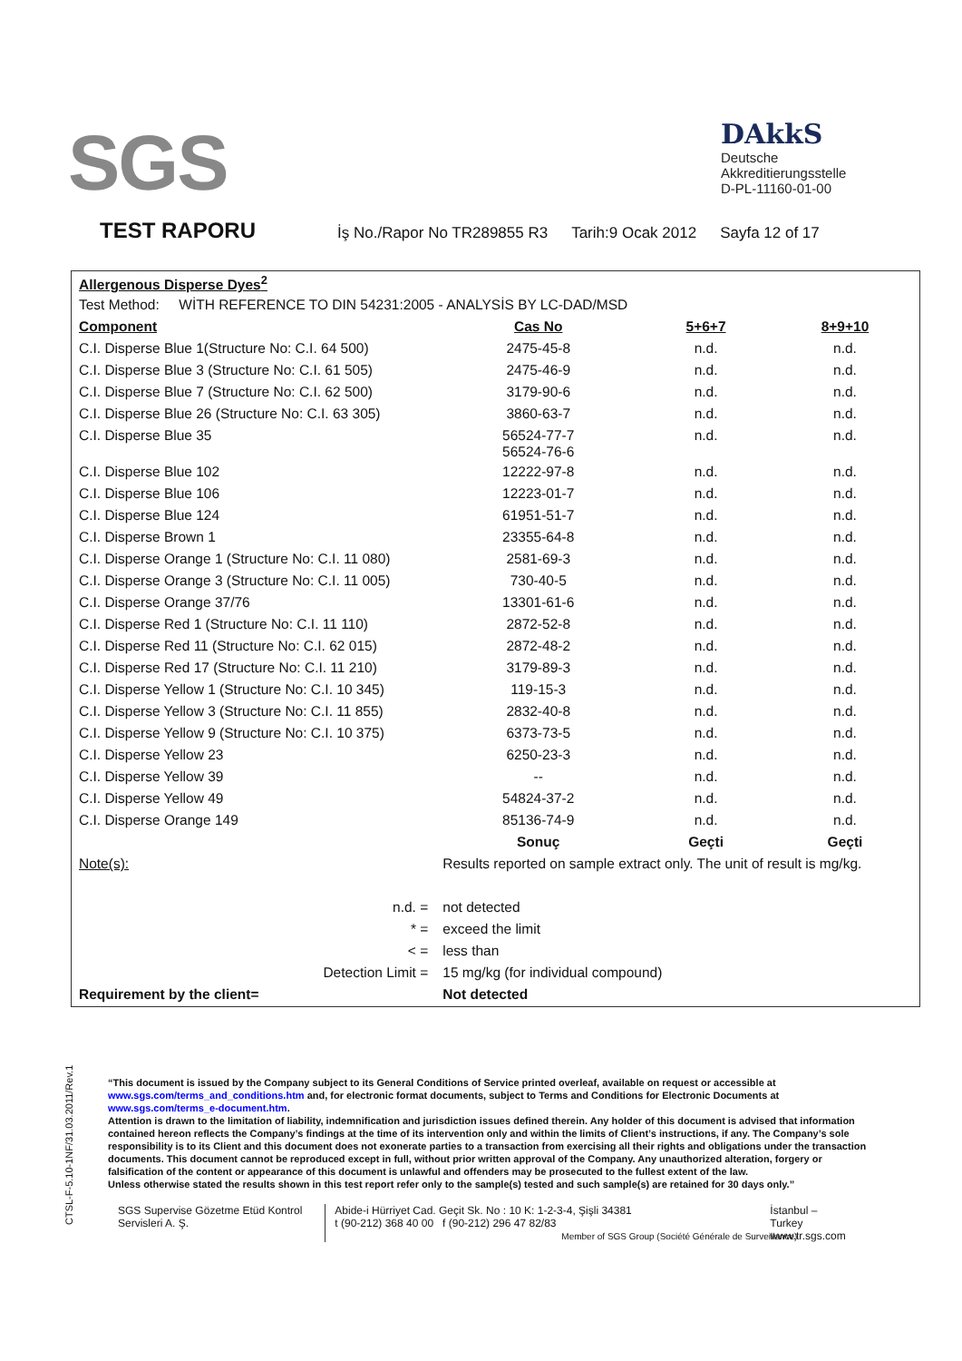SGS
DAkkS
Deutsche
Akkreditierungsstelle
D-PL-11160-01-00
TEST RAPORU
İş No./Rapor No TR289855 R3 Tarih:9 Ocak 2012 Sayfa 12 of 17
| Allergenous Disperse Dyes<sup>2</sup> | | | |
| Test Method: WİTH REFERENCE TO DIN 54231:2005 - ANALYSİS BY LC-DAD/MSD | | | |
| Component | Cas No | 5+6+7 | 8+9+10 |
| C.I. Disperse Blue 1(Structure No: C.I. 64 500) | 2475-45-8 | n.d. | n.d. |
| C.I. Disperse Blue 3 (Structure No: C.I. 61 505) | 2475-46-9 | n.d. | n.d. |
| C.I. Disperse Blue 7 (Structure No: C.I. 62 500) | 3179-90-6 | n.d. | n.d. |
| C.I. Disperse Blue 26 (Structure No: C.I. 63 305) | 3860-63-7 | n.d. | n.d. |
| C.I. Disperse Blue 35 | 56524-77-7 56524-76-6 | n.d. | n.d. |
| C.I. Disperse Blue 102 | 12222-97-8 | n.d. | n.d. |
| C.I. Disperse Blue 106 | 12223-01-7 | n.d. | n.d. |
| C.I. Disperse Blue 124 | 61951-51-7 | n.d. | n.d. |
| C.I. Disperse Brown 1 | 23355-64-8 | n.d. | n.d. |
| C.I. Disperse Orange 1 (Structure No: C.I. 11 080) | 2581-69-3 | n.d. | n.d. |
| C.I. Disperse Orange 3 (Structure No: C.I. 11 005) | 730-40-5 | n.d. | n.d. |
| C.I. Disperse Orange 37/76 | 13301-61-6 | n.d. | n.d. |
| C.I. Disperse Red 1 (Structure No: C.I. 11 110) | 2872-52-8 | n.d. | n.d. |
| C.I. Disperse Red 11 (Structure No: C.I. 62 015) | 2872-48-2 | n.d. | n.d. |
| C.I. Disperse Red 17 (Structure No: C.I. 11 210) | 3179-89-3 | n.d. | n.d. |
| C.I. Disperse Yellow 1 (Structure No: C.I. 10 345) | 119-15-3 | n.d. | n.d. |
| C.I. Disperse Yellow 3 (Structure No: C.I. 11 855) | 2832-40-8 | n.d. | n.d. |
| C.I. Disperse Yellow 9 (Structure No: C.I. 10 375) | 6373-73-5 | n.d. | n.d. |
| C.I. Disperse Yellow 23 | 6250-23-3 | n.d. | n.d. |
| C.I. Disperse Yellow 39 | -- | n.d. | n.d. |
| C.I. Disperse Yellow 49 | 54824-37-2 | n.d. | n.d. |
| C.I. Disperse Orange 149 | 85136-74-9 | n.d. | n.d. |
| | Sonuç | Geçti | Geçti |
| Note(s): | Results reported on sample extract only. The unit of result is mg/kg. | | |
| n.d. = | not detected | | |
| * = | exceed the limit | | |
| < = | less than | | |
| Detection Limit = | 15 mg/kg (for individual compound) | | |
| Requirement by the client= | Not detected | | |
CTSL-F-5.10-1NF/31.03.2011/Rev.1
“This document is issued by the Company subject to its General Conditions of Service printed overleaf, available on request or accessible at www.sgs.com/terms_and_conditions.htm and, for electronic format documents, subject to Terms and Conditions for Electronic Documents at www.sgs.com/terms_e-document.htm.
Attention is drawn to the limitation of liability, indemnification and jurisdiction issues defined therein. Any holder of this document is advised that information contained hereon reflects the Company’s findings at the time of its intervention only and within the limits of Client’s instructions, if any. The Company’s sole responsibility is to its Client and this document does not exonerate parties to a transaction from exercising all their rights and obligations under the transaction documents. This document cannot be reproduced except in full, without prior written approval of the Company. Any unauthorized alteration, forgery or falsification of the content or appearance of this document is unlawful and offenders may be prosecuted to the fullest extent of the law.
Unless otherwise stated the results shown in this test report refer only to the sample(s) tested and such sample(s) are retained for 30 days only.”
SGS Supervise Gözetme Etüd Kontrol Servisleri A. Ş.
Abide-i Hürriyet Cad. Geçit Sk. No : 10 K: 1-2-3-4, Şişli 34381
t (90-212) 368 40 00 f (90-212) 296 47 82/83
Member of SGS Group (Société Générale de Surveillance)
İstanbul – Turkey
www.tr.sgs.com